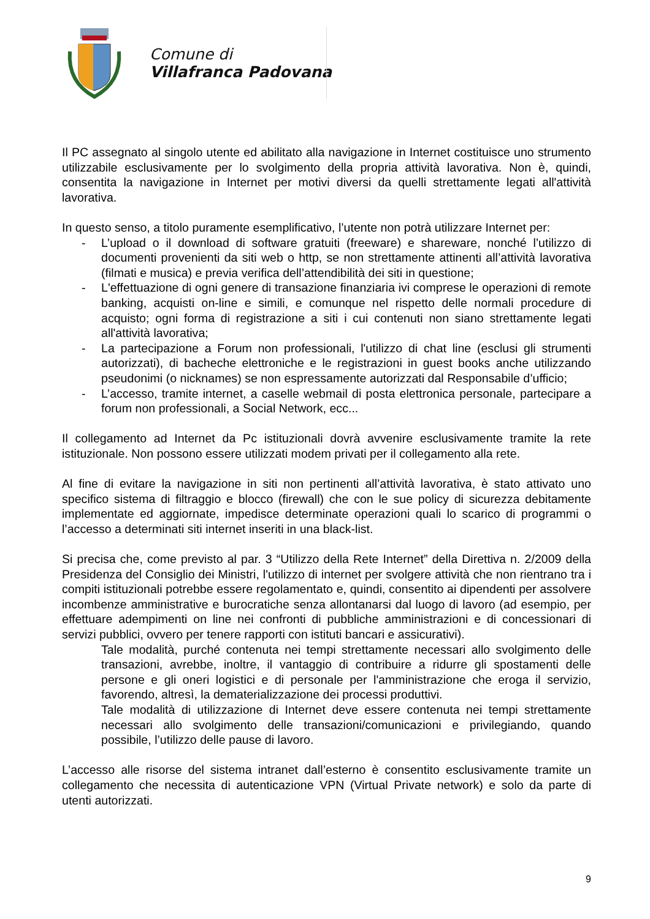Comune di
Villafranca Padovana
Il PC assegnato al singolo utente ed abilitato alla navigazione in Internet costituisce uno strumento utilizzabile esclusivamente per lo svolgimento della propria attività lavorativa. Non è, quindi, consentita la navigazione in Internet per motivi diversi da quelli strettamente legati all'attività lavorativa.
In questo senso, a titolo puramente esemplificativo, l’utente non potrà utilizzare Internet per:
- L’upload o il download di software gratuiti (freeware) e shareware, nonché l’utilizzo di documenti provenienti da siti web o http, se non strettamente attinenti all’attività lavorativa (filmati e musica) e previa verifica dell’attendibilità dei siti in questione;
- L'effettuazione di ogni genere di transazione finanziaria ivi comprese le operazioni di remote banking, acquisti on-line e simili, e comunque nel rispetto delle normali procedure di acquisto; ogni forma di registrazione a siti i cui contenuti non siano strettamente legati all'attività lavorativa;
- La partecipazione a Forum non professionali, l'utilizzo di chat line (esclusi gli strumenti autorizzati), di bacheche elettroniche e le registrazioni in guest books anche utilizzando pseudonimi (o nicknames) se non espressamente autorizzati dal Responsabile d’ufficio;
- L’accesso, tramite internet, a caselle webmail di posta elettronica personale, partecipare a forum non professionali, a Social Network, ecc...
Il collegamento ad Internet da Pc istituzionali dovrà avvenire esclusivamente tramite la rete istituzionale. Non possono essere utilizzati modem privati per il collegamento alla rete.
Al fine di evitare la navigazione in siti non pertinenti all’attività lavorativa, è stato attivato uno specifico sistema di filtraggio e blocco (firewall) che con le sue policy di sicurezza debitamente implementate ed aggiornate, impedisce determinate operazioni quali lo scarico di programmi o l’accesso a determinati siti internet inseriti in una black-list.
Si precisa che, come previsto al par. 3 “Utilizzo della Rete Internet” della Direttiva n. 2/2009 della Presidenza del Consiglio dei Ministri, l'utilizzo di internet per svolgere attività che non rientrano tra i compiti istituzionali potrebbe essere regolamentato e, quindi, consentito ai dipendenti per assolvere incombenze amministrative e burocratiche senza allontanarsi dal luogo di lavoro (ad esempio, per effettuare adempimenti on line nei confronti di pubbliche amministrazioni e di concessionari di servizi pubblici, ovvero per tenere rapporti con istituti bancari e assicurativi).
Tale modalità, purché contenuta nei tempi strettamente necessari allo svolgimento delle transazioni, avrebbe, inoltre, il vantaggio di contribuire a ridurre gli spostamenti delle persone e gli oneri logistici e di personale per l'amministrazione che eroga il servizio, favorendo, altresì, la dematerializzazione dei processi produttivi.
Tale modalità di utilizzazione di Internet deve essere contenuta nei tempi strettamente necessari allo svolgimento delle transazioni/comunicazioni e privilegiando, quando possibile, l’utilizzo delle pause di lavoro.
L’accesso alle risorse del sistema intranet dall’esterno è consentito esclusivamente tramite un collegamento che necessita di autenticazione VPN (Virtual Private network) e solo da parte di utenti autorizzati.
9